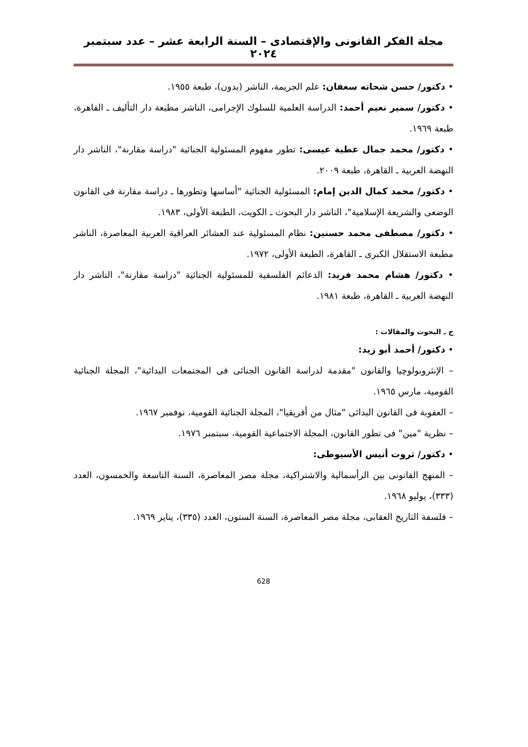مجلة الفكر القانونى والإقتصادى – السنة الرابعة عشر – عدد سبتمبر ٢٠٢٤
• دكتور/ حسن شحاته سعفان: علم الجريمة، الناشر (بدون)، طبعة ١٩٥٥.
• دكتور/ سمير نعيم أحمد: الدراسة العلمية للسلوك الإجرامى، الناشر مطبعة دار التأليف ـ القاهرة، طبعة ١٩٦٩.
• دكتور/ محمد جمال عطية عيسى: تطور مفهوم المسئولية الجنائية "دراسة مقارنة"، الناشر دار النهضة العربية ـ القاهرة، طبعة ٢٠٠٩.
• دكتور/ محمد كمال الدين إمام: المسئولية الجنائية "أساسها وتطورها ـ دراسة مقارنة فى القانون الوضعى والشريعة الإسلامية"، الناشر دار البحوث ـ الكويت، الطبعة الأولى، ١٩٨٣.
• دكتور/ مصطفى محمد حسنين: نظام المسئولية عند العشائر العراقية العربية المعاصرة، الناشر مطبعة الاستقلال الكبرى ـ القاهرة، الطبعة الأولى، ١٩٧٢.
• دكتور/ هشام محمد فريد: الدعائم الفلسفية للمسئولية الجنائية "دراسة مقارنة"، الناشر دار النهضة العربية ـ القاهرة، طبعة ١٩٨١.
ج ـ البحوث والمقالات :
• دكتور/ أحمد أبو زيد:
– الإنثروبولوچيا والقانون "مقدمة لدراسة القانون الجنائى فى المجتمعات البدائية"، المجلة الجنائية القومية، مارس ١٩٦٥.
– العقوبة فى القانون البدائى "مثال من أفريقيا"، المجلة الجنائية القومية، نوفمبر ١٩٦٧.
– نظرية "مين" فى تطور القانون، المجلة الاجتماعية القومية، سبتمبر ١٩٧٦.
• دكتور/ ثروت أنيس الأسيوطى:
– المنهج القانونى بين الرأسمالية والاشتراكية، مجلة مصر المعاصرة، السنة التاسعة والخمسون، العدد (٣٣٣)، يوليو ١٩٦٨.
– فلسفة التاريخ العقابى، مجلة مصر المعاصرة، السنة الستون، العدد (٣٣٥)، يناير ١٩٦٩.
628